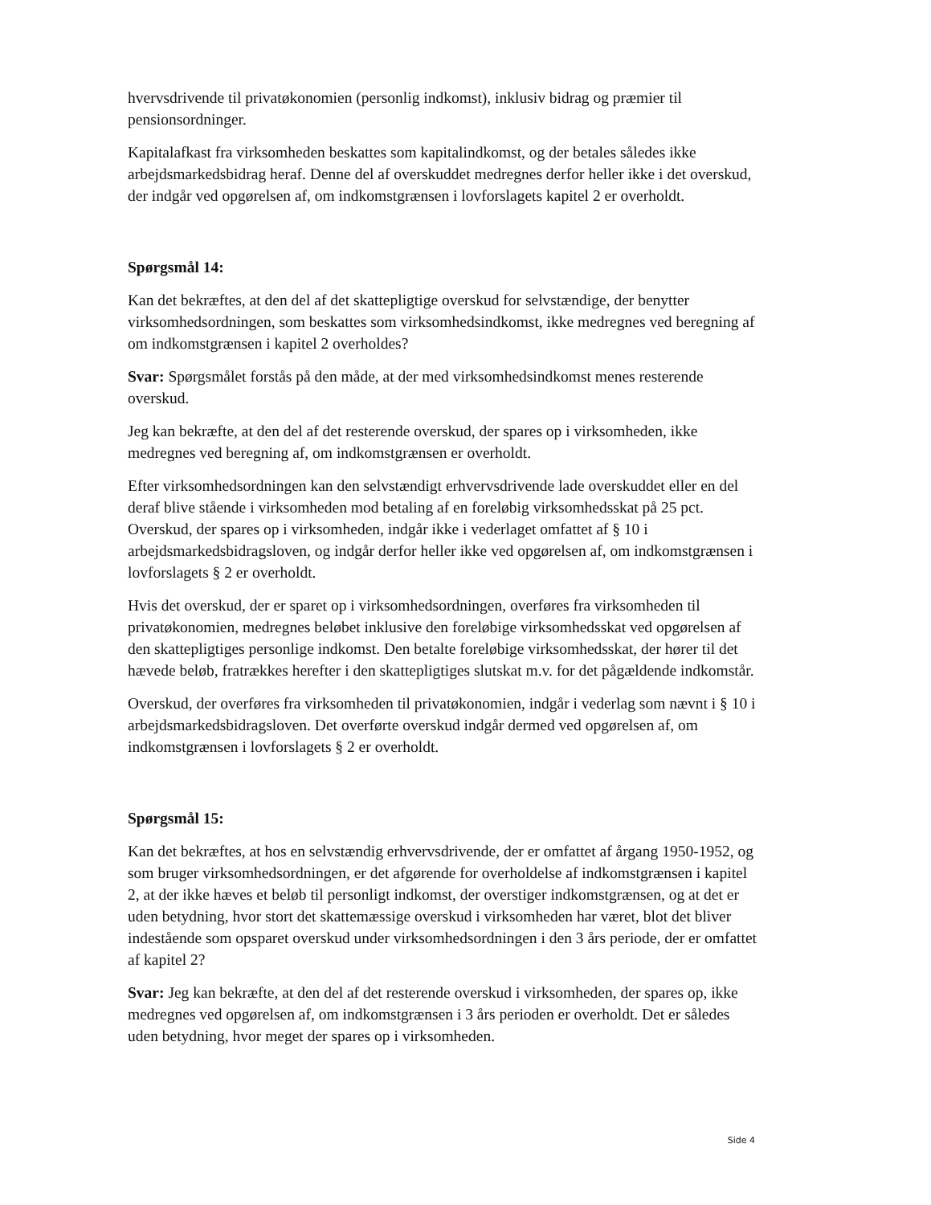hvervsdrivende til privatøkonomien (personlig indkomst), inklusiv bidrag og præmier til pensionsordninger.
Kapitalafkast fra virksomheden beskattes som kapitalindkomst, og der betales således ikke arbejdsmarkedsbidrag heraf. Denne del af overskuddet medregnes derfor heller ikke i det overskud, der indgår ved opgørelsen af, om indkomstgrænsen i lovforslagets kapitel 2 er overholdt.
Spørgsmål 14:
Kan det bekræftes, at den del af det skattepligtige overskud for selvstændige, der benytter virksomhedsordningen, som beskattes som virksomhedsindkomst, ikke medregnes ved beregning af om indkomstgrænsen i kapitel 2 overholdes?
Svar: Spørgsmålet forstås på den måde, at der med virksomhedsindkomst menes resterende overskud.
Jeg kan bekræfte, at den del af det resterende overskud, der spares op i virksomheden, ikke medregnes ved beregning af, om indkomstgrænsen er overholdt.
Efter virksomhedsordningen kan den selvstændigt erhvervsdrivende lade overskuddet eller en del deraf blive stående i virksomheden mod betaling af en foreløbig virksomhedsskat på 25 pct. Overskud, der spares op i virksomheden, indgår ikke i vederlaget omfattet af § 10 i arbejdsmarkedsbidragsloven, og indgår derfor heller ikke ved opgørelsen af, om indkomstgrænsen i lovforslagets § 2 er overholdt.
Hvis det overskud, der er sparet op i virksomhedsordningen, overføres fra virksomheden til privatøkonomien, medregnes beløbet inklusive den foreløbige virksomhedsskat ved opgørelsen af den skattepligtiges personlige indkomst. Den betalte foreløbige virksomhedsskat, der hører til det hævede beløb, fratrækkes herefter i den skattepligtiges slutskat m.v. for det pågældende indkomstår.
Overskud, der overføres fra virksomheden til privatøkonomien, indgår i vederlag som nævnt i § 10 i arbejdsmarkedsbidragsloven. Det overførte overskud indgår dermed ved opgørelsen af, om indkomstgrænsen i lovforslagets § 2 er overholdt.
Spørgsmål 15:
Kan det bekræftes, at hos en selvstændig erhvervsdrivende, der er omfattet af årgang 1950-1952, og som bruger virksomhedsordningen, er det afgørende for overholdelse af indkomstgrænsen i kapitel 2, at der ikke hæves et beløb til personligt indkomst, der overstiger indkomstgrænsen, og at det er uden betydning, hvor stort det skattemæssige overskud i virksomheden har været, blot det bliver indestående som opsparet overskud under virksomhedsordningen i den 3 års periode, der er omfattet af kapitel 2?
Svar: Jeg kan bekræfte, at den del af det resterende overskud i virksomheden, der spares op, ikke medregnes ved opgørelsen af, om indkomstgrænsen i 3 års perioden er overholdt. Det er således uden betydning, hvor meget der spares op i virksomheden.
Side 4